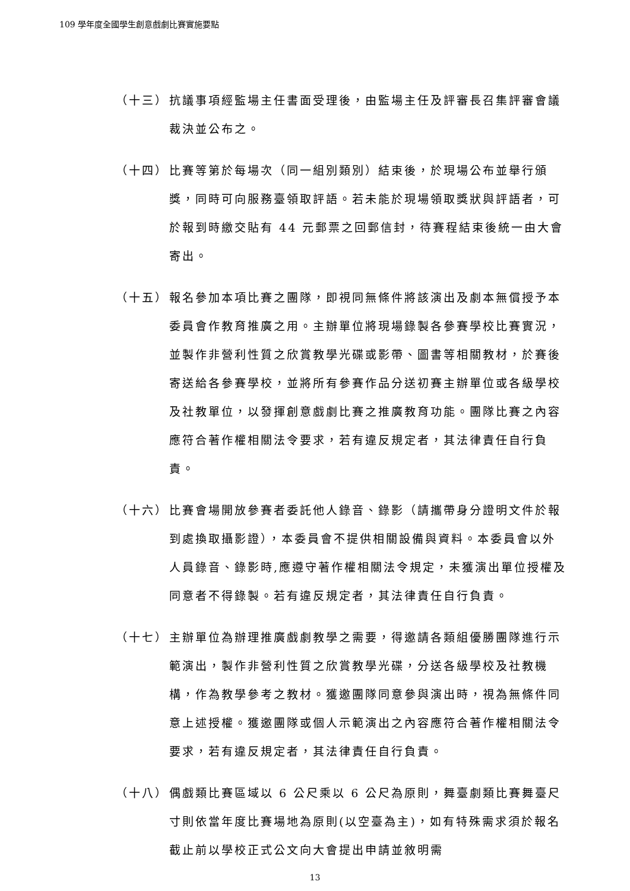109 學年度全國學生創意戲劇比賽實施要點
（十三） 抗議事項經監場主任書面受理後，由監場主任及評審長召集評審會議裁決並公布之。
（十四） 比賽等第於每場次（同一組別類別）結束後，於現場公布並舉行頒獎，同時可向服務臺領取評語。若未能於現場領取獎狀與評語者，可於報到時繳交貼有 44 元郵票之回郵信封，待賽程結束後統一由大會寄出。
（十五） 報名參加本項比賽之團隊，即視同無條件將該演出及劇本無償授予本委員會作教育推廣之用。主辦單位將現場錄製各參賽學校比賽實況，並製作非營利性質之欣賞教學光碟或影帶、圖書等相關教材，於賽後寄送給各參賽學校，並將所有參賽作品分送初賽主辦單位或各級學校及社教單位，以發揮創意戲劇比賽之推廣教育功能。團隊比賽之內容應符合著作權相關法令要求，若有違反規定者，其法律責任自行負責。
（十六） 比賽會場開放參賽者委託他人錄音、錄影（請攜帶身分證明文件於報到處換取攝影證），本委員會不提供相關設備與資料。本委員會以外人員錄音、錄影時,應遵守著作權相關法令規定，未獲演出單位授權及同意者不得錄製。若有違反規定者，其法律責任自行負責。
（十七） 主辦單位為辦理推廣戲劇教學之需要，得邀請各類組優勝團隊進行示範演出，製作非營利性質之欣賞教學光碟，分送各級學校及社教機構，作為教學參考之教材。獲邀團隊同意參與演出時，視為無條件同意上述授權。獲邀團隊或個人示範演出之內容應符合著作權相關法令要求，若有違反規定者，其法律責任自行負責。
（十八） 偶戲類比賽區域以 6 公尺乘以 6 公尺為原則，舞臺劇類比賽舞臺尺寸則依當年度比賽場地為原則(以空臺為主)，如有特殊需求須於報名截止前以學校正式公文向大會提出申請並敘明需
13